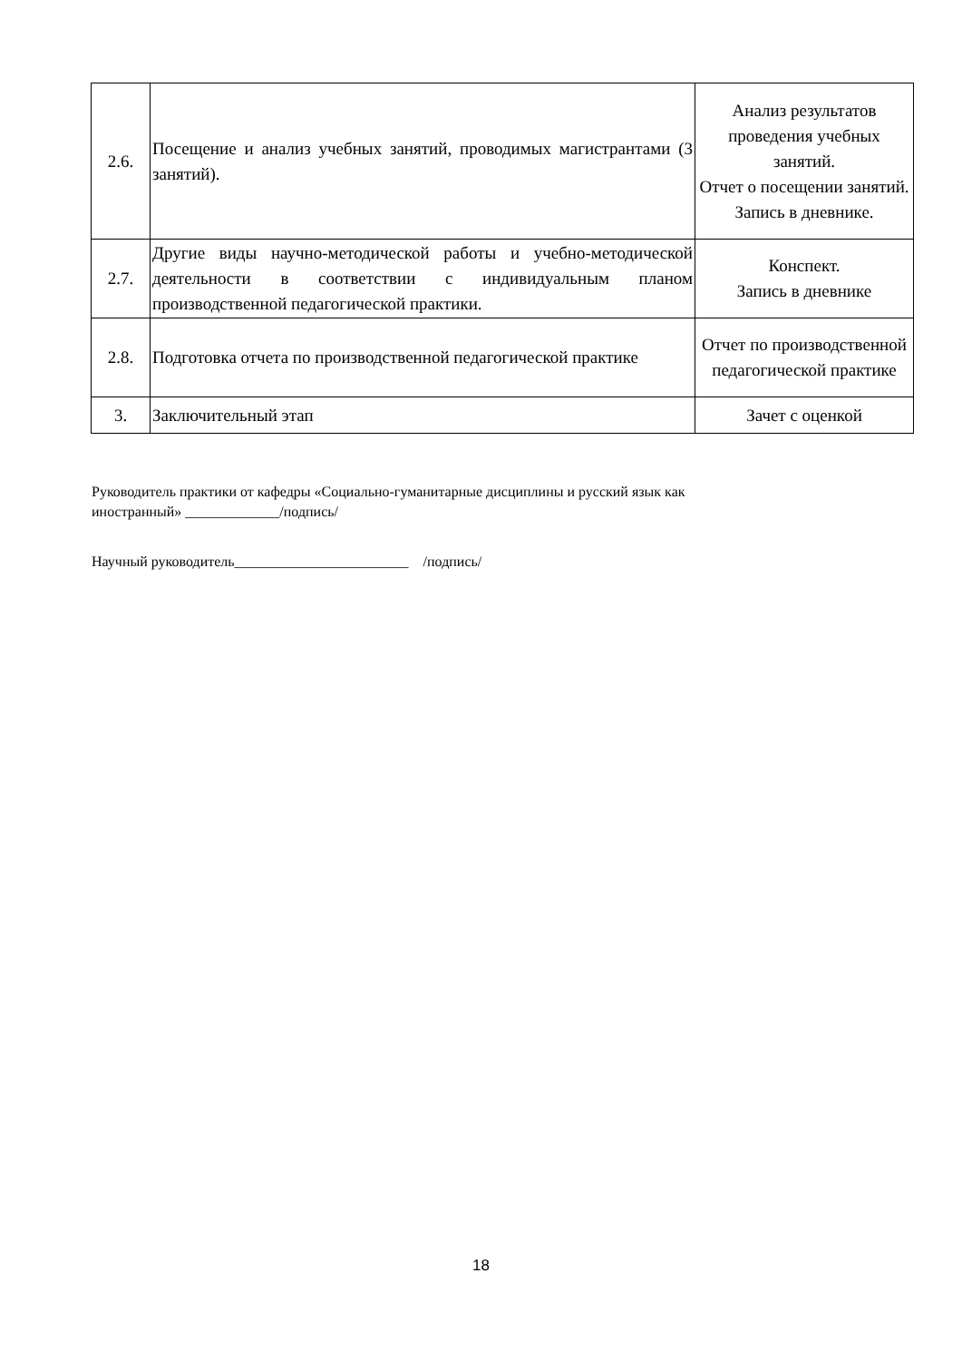| 2.6. | Посещение и анализ учебных занятий, проводимых магистрантами (3 занятий). | Анализ результатов проведения учебных занятий. Отчет о посещении занятий. Запись в дневнике. |
| 2.7. | Другие виды научно-методической работы и учебно-методической деятельности в соответствии с индивидуальным планом производственной педагогической практики. | Конспект. Запись в дневнике |
| 2.8. | Подготовка отчета по производственной педагогической практике | Отчет по производственной педагогической практике |
| 3. | Заключительный этап | Зачет с оценкой |
Руководитель практики от кафедры «Социально-гуманитарные дисциплины и русский язык как
иностранный» _____________/подпись/
Научный руководитель________________________ /подпись/
18